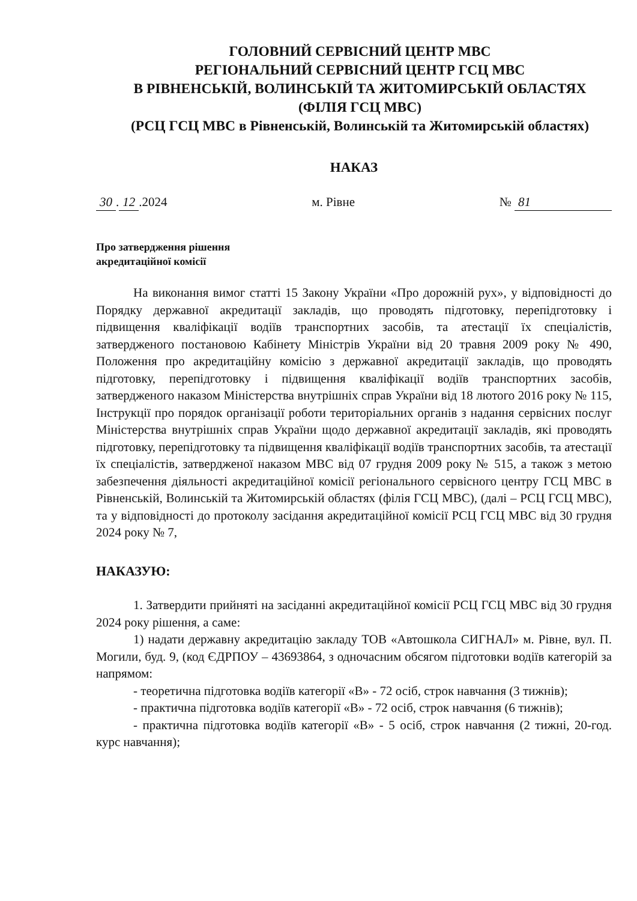ГОЛОВНИЙ СЕРВІСНИЙ ЦЕНТР МВС
РЕГІОНАЛЬНИЙ СЕРВІСНИЙ ЦЕНТР ГСЦ МВС
В РІВНЕНСЬКІЙ, ВОЛИНСЬКІЙ ТА ЖИТОМИРСЬКІЙ ОБЛАСТЯХ
(ФІЛІЯ ГСЦ МВС)
(РСЦ ГСЦ МВС в Рівненській, Волинській та Житомирській областях)
НАКАЗ
30. 12.2024 м. Рівне № 81
Про затвердження рішення
акредитаційної комісії
На виконання вимог статті 15 Закону України «Про дорожній рух», у відповідності до Порядку державної акредитації закладів, що проводять підготовку, перепідготовку і підвищення кваліфікації водіїв транспортних засобів, та атестації їх спеціалістів, затвердженого постановою Кабінету Міністрів України від 20 травня 2009 року № 490, Положення про акредитаційну комісію з державної акредитації закладів, що проводять підготовку, перепідготовку і підвищення кваліфікації водіїв транспортних засобів, затвердженого наказом Міністерства внутрішніх справ України від 18 лютого 2016 року № 115, Інструкції про порядок організації роботи територіальних органів з надання сервісних послуг Міністерства внутрішніх справ України щодо державної акредитації закладів, які проводять підготовку, перепідготовку та підвищення кваліфікації водіїв транспортних засобів, та атестації їх спеціалістів, затвердженої наказом МВС від 07 грудня 2009 року № 515, а також з метою забезпечення діяльності акредитаційної комісії регіонального сервісного центру ГСЦ МВС в Рівненській, Волинській та Житомирській областях (філія ГСЦ МВС), (далі – РСЦ ГСЦ МВС), та у відповідності до протоколу засідання акредитаційної комісії РСЦ ГСЦ МВС від 30 грудня 2024 року № 7,
НАКАЗУЮ:
1. Затвердити прийняті на засіданні акредитаційної комісії РСЦ ГСЦ МВС від 30 грудня 2024 року рішення, а саме:
1) надати державну акредитацію закладу ТОВ «Автошкола СИГНАЛ» м. Рівне, вул. П. Могили, буд. 9, (код ЄДРПОУ – 43693864, з одночасним обсягом підготовки водіїв категорій за напрямом:
- теоретична підготовка водіїв категорії «B» - 72 осіб, строк навчання (3 тижнів);
- практична підготовка водіїв категорії «B» - 72 осіб, строк навчання (6 тижнів);
- практична підготовка водіїв категорії «B» - 5 осіб, строк навчання (2 тижні, 20-год. курс навчання);